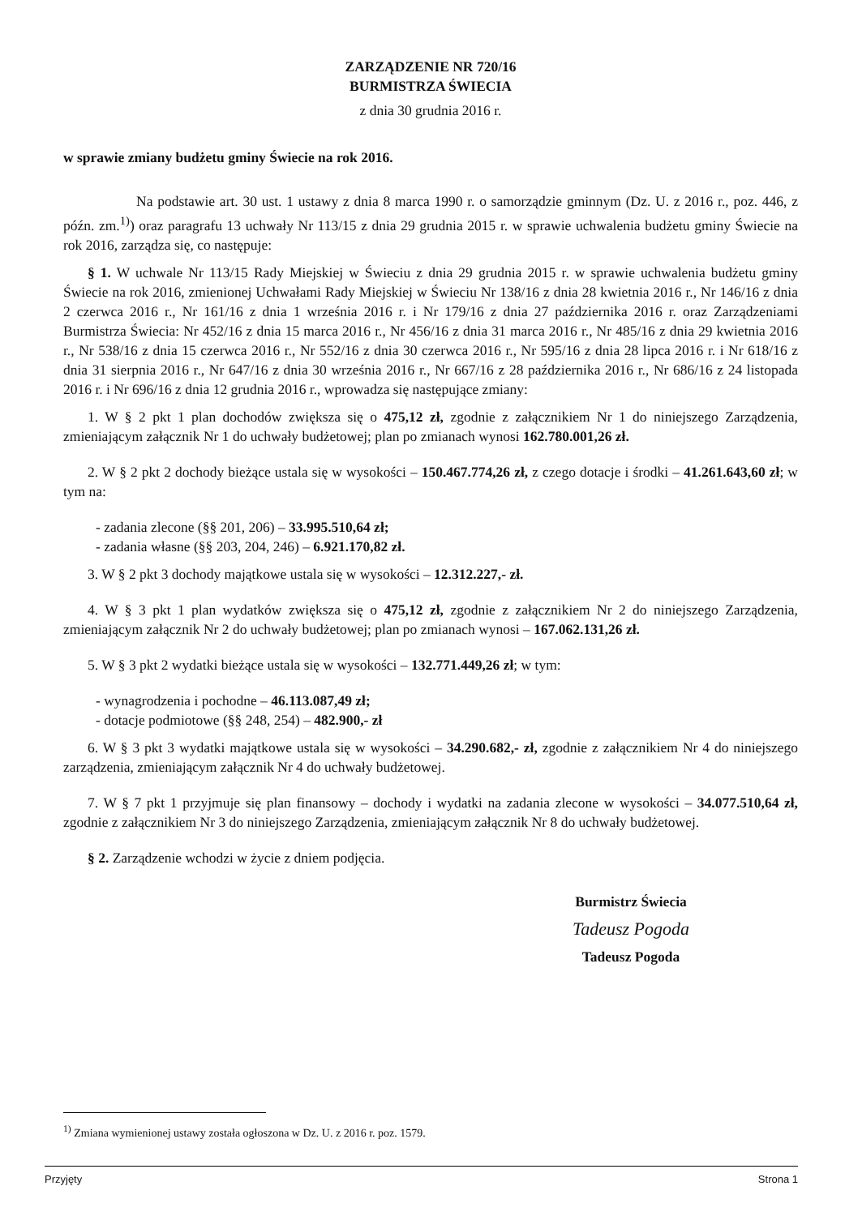ZARZĄDZENIE NR 720/16
BURMISTRZA ŚWIECIA
z dnia 30 grudnia 2016 r.
w sprawie zmiany budżetu gminy Świecie na rok 2016.
Na podstawie art. 30 ust. 1 ustawy z dnia 8 marca 1990 r. o samorządzie gminnym (Dz. U. z 2016 r., poz. 446, z późn. zm.<sup>1)</sup>) oraz paragrafu 13 uchwały Nr 113/15 z dnia 29 grudnia 2015 r. w sprawie uchwalenia budżetu gminy Świecie na rok 2016, zarządza się, co następuje:
§ 1. W uchwale Nr 113/15 Rady Miejskiej w Świeciu z dnia 29 grudnia 2015 r. w sprawie uchwalenia budżetu gminy Świecie na rok 2016, zmienionej Uchwałami Rady Miejskiej w Świeciu Nr 138/16 z dnia 28 kwietnia 2016 r., Nr 146/16 z dnia 2 czerwca 2016 r., Nr 161/16 z dnia 1 września 2016 r. i Nr 179/16 z dnia 27 października 2016 r. oraz Zarządzeniami Burmistrza Świecia: Nr 452/16 z dnia 15 marca 2016 r., Nr 456/16 z dnia 31 marca 2016 r., Nr 485/16 z dnia 29 kwietnia 2016 r., Nr 538/16 z dnia 15 czerwca 2016 r., Nr 552/16 z dnia 30 czerwca 2016 r., Nr 595/16 z dnia 28 lipca 2016 r. i Nr 618/16 z dnia 31 sierpnia 2016 r., Nr 647/16 z dnia 30 września 2016 r., Nr 667/16 z 28 października 2016 r., Nr 686/16 z 24 listopada 2016 r. i Nr 696/16 z dnia 12 grudnia 2016 r., wprowadza się następujące zmiany:
1. W § 2 pkt 1 plan dochodów zwiększa się o 475,12 zł, zgodnie z załącznikiem Nr 1 do niniejszego Zarządzenia, zmieniającym załącznik Nr 1 do uchwały budżetowej; plan po zmianach wynosi 162.780.001,26 zł.
2. W § 2 pkt 2 dochody bieżące ustala się w wysokości – 150.467.774,26 zł, z czego dotacje i środki – 41.261.643,60 zł; w tym na:
- zadania zlecone (§§ 201, 206) – 33.995.510,64 zł;
- zadania własne (§§ 203, 204, 246) – 6.921.170,82 zł.
3. W § 2 pkt 3 dochody majątkowe ustala się w wysokości – 12.312.227,- zł.
4. W § 3 pkt 1 plan wydatków zwiększa się o 475,12 zł, zgodnie z załącznikiem Nr 2 do niniejszego Zarządzenia, zmieniającym załącznik Nr 2 do uchwały budżetowej; plan po zmianach wynosi – 167.062.131,26 zł.
5. W § 3 pkt 2 wydatki bieżące ustala się w wysokości – 132.771.449,26 zł; w tym:
- wynagrodzenia i pochodne – 46.113.087,49 zł;
- dotacje podmiotowe (§§ 248, 254) – 482.900,- zł
6. W § 3 pkt 3 wydatki majątkowe ustala się w wysokości – 34.290.682,- zł, zgodnie z załącznikiem Nr 4 do niniejszego zarządzenia, zmieniającym załącznik Nr 4 do uchwały budżetowej.
7. W § 7 pkt 1 przyjmuje się plan finansowy – dochody i wydatki na zadania zlecone w wysokości – 34.077.510,64 zł, zgodnie z załącznikiem Nr 3 do niniejszego Zarządzenia, zmieniającym załącznik Nr 8 do uchwały budżetowej.
§ 2. Zarządzenie wchodzi w życie z dniem podjęcia.
Burmistrz Świecia
Tadeusz Pogoda
Tadeusz Pogoda
<sup>1)</sup> Zmiana wymienionej ustawy została ogłoszona w Dz. U. z 2016 r. poz. 1579.
Przyjęty Strona 1